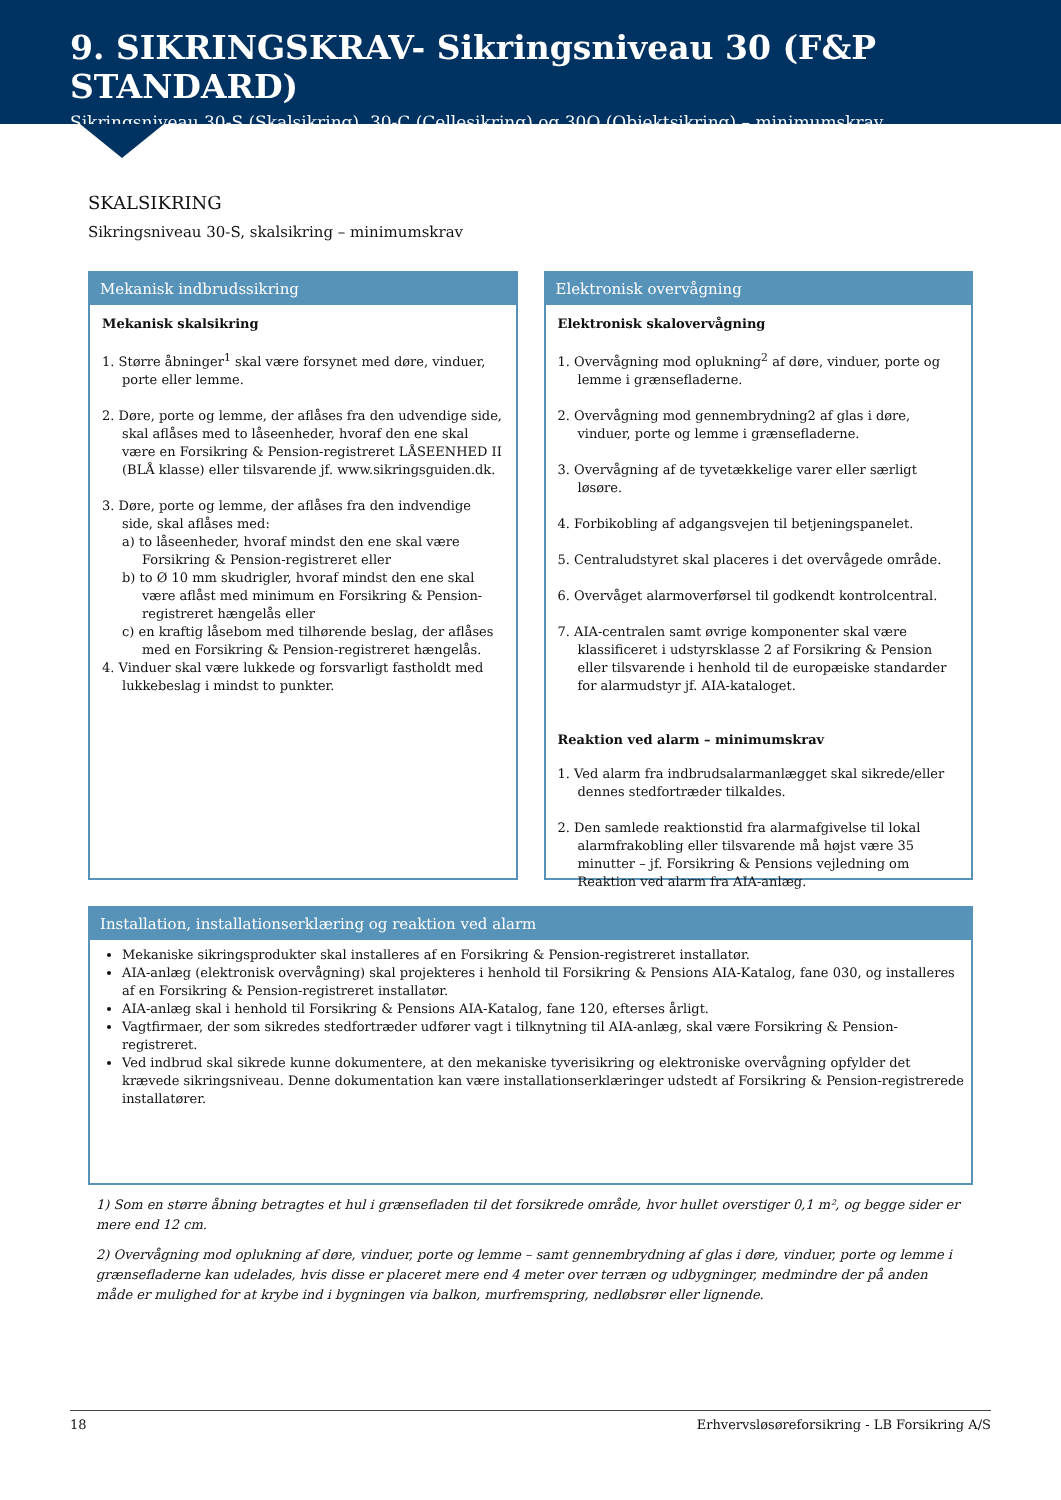9. SIKRINGSKRAV- Sikringsniveau 30 (F&P STANDARD)
Sikringsniveau 30-S (Skalsikring), 30-C (Cellesikring) og 30O (Objektsikring) – minimumskrav
SKALSIKRING
Sikringsniveau 30-S, skalsikring – minimumskrav
Mekanisk indbrudssikring
Mekanisk skalsikring
1. Større åbninger<sup>1</sup> skal være forsynet med døre, vinduer, porte eller lemme.
2. Døre, porte og lemme, der aflåses fra den udvendige side, skal aflåses med to låseenheder, hvoraf den ene skal være en Forsikring & Pension-registreret LÅSEENHED II (BLÅ klasse) eller tilsvarende jf. www.sikringsguiden.dk.
3. Døre, porte og lemme, der aflåses fra den indvendige side, skal aflåses med:
a) to låseenheder, hvoraf mindst den ene skal være Forsikring & Pension-registreret eller
b) to Ø 10 mm skudrigler, hvoraf mindst den ene skal være aflåst med minimum en Forsikring & Pension-registreret hængelås eller
c) en kraftig låsebom med tilhørende beslag, der aflåses med en Forsikring & Pension-registreret hængelås.
4. Vinduer skal være lukkede og forsvarligt fastholdt med lukkebeslag i mindst to punkter.
Elektronisk overvågning
Elektronisk skalovervågning
1. Overvågning mod oplukning<sup>2</sup> af døre, vinduer, porte og lemme i grænsefladerne.
2. Overvågning mod gennembrydning2 af glas i døre, vinduer, porte og lemme i grænsefladerne.
3. Overvågning af de tyvetækkelige varer eller særligt løsøre.
4. Forbikobling af adgangsvejen til betjeningspanelet.
5. Centraludstyret skal placeres i det overvågede område.
6. Overvåget alarmoverførsel til godkendt kontrolcentral.
7. AIA-centralen samt øvrige komponenter skal være klassificeret i udstyrsklasse 2 af Forsikring & Pension eller tilsvarende i henhold til de europæiske standarder for alarmudstyr jf. AIA-kataloget.
Reaktion ved alarm – minimumskrav
1. Ved alarm fra indbrudsalarmanlægget skal sikrede/eller dennes stedfortræder tilkaldes.
2. Den samlede reaktionstid fra alarmafgivelse til lokal alarmfrakobling eller tilsvarende må højst være 35 minutter – jf. Forsikring & Pensions vejledning om Reaktion ved alarm fra AIA-anlæg.
Installation, installationserklæring og reaktion ved alarm
Mekaniske sikringsprodukter skal installeres af en Forsikring & Pension-registreret installatør.
AIA-anlæg (elektronisk overvågning) skal projekteres i henhold til Forsikring & Pensions AIA-Katalog, fane 030, og installeres af en Forsikring & Pension-registreret installatør.
AIA-anlæg skal i henhold til Forsikring & Pensions AIA-Katalog, fane 120, efterses årligt.
Vagtfirmaer, der som sikredes stedfortræder udfører vagt i tilknytning til AIA-anlæg, skal være Forsikring & Pension-registreret.
Ved indbrud skal sikrede kunne dokumentere, at den mekaniske tyverisikring og elektroniske overvågning opfylder det krævede sikringsniveau. Denne dokumentation kan være installationserklæringer udstedt af Forsikring & Pension-registrerede installatører.
1) Som en større åbning betragtes et hul i grænsefladen til det forsikrede område, hvor hullet overstiger 0,1 m², og begge sider er mere end 12 cm.
2) Overvågning mod oplukning af døre, vinduer, porte og lemme – samt gennembrydning af glas i døre, vinduer, porte og lemme i grænsefladerne kan udelades, hvis disse er placeret mere end 4 meter over terræn og udbygninger, medmindre der på anden måde er mulighed for at krybe ind i bygningen via balkon, murfremspring, nedløbsrør eller lignende.
18 Erhvervsløsøreforsikring - LB Forsikring A/S